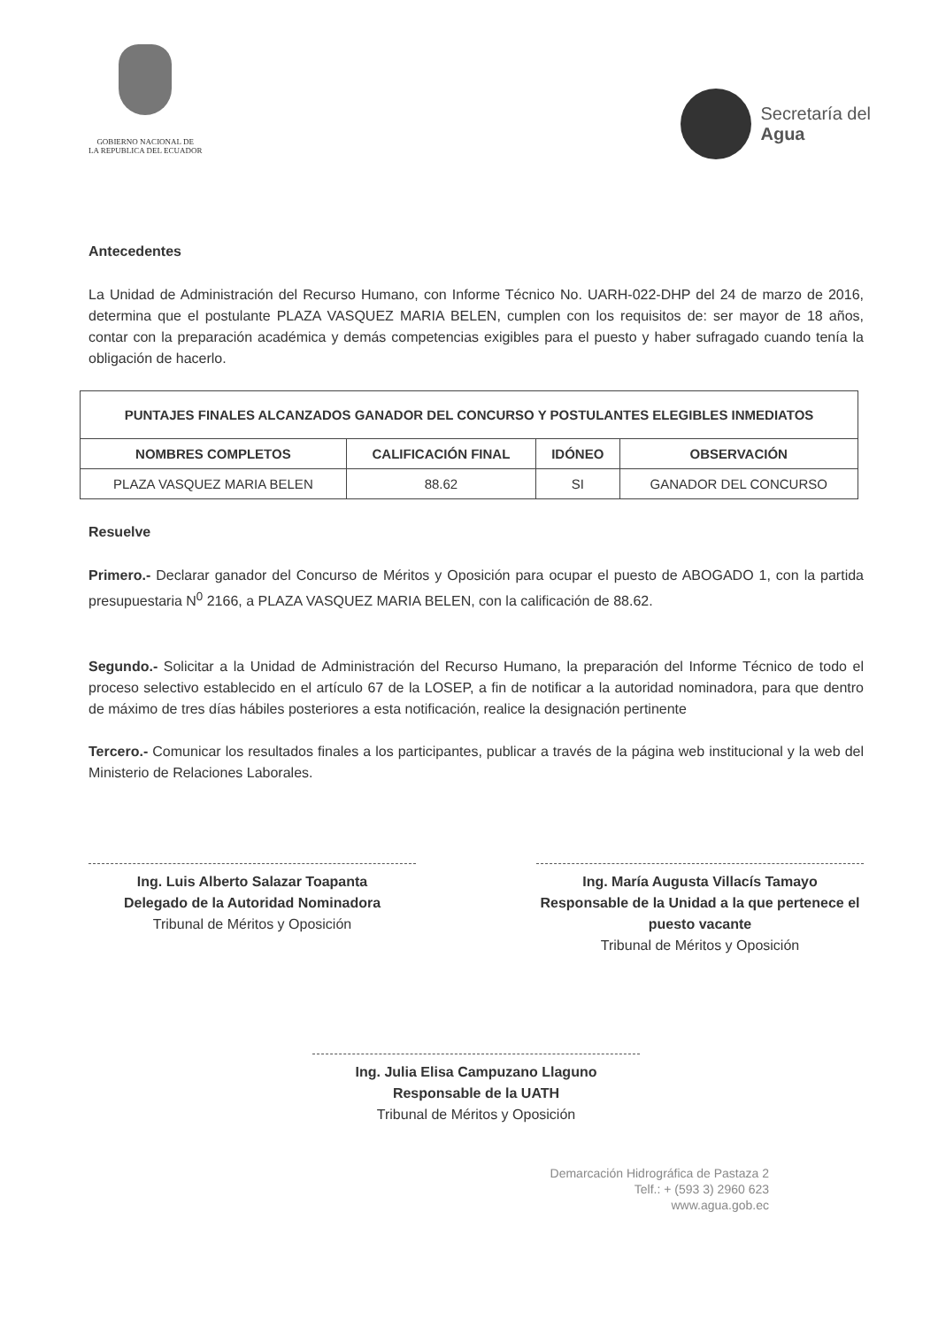GOBIERNO NACIONAL DE
LA REPUBLICA DEL ECUADOR
Secretaría del
Agua
Antecedentes
La Unidad de Administración del Recurso Humano, con Informe Técnico No. UARH-022-DHP del 24 de marzo de 2016, determina que el postulante PLAZA VASQUEZ MARIA BELEN, cumplen con los requisitos de: ser mayor de 18 años, contar con la preparación académica y demás competencias exigibles para el puesto y haber sufragado cuando tenía la obligación de hacerlo.
| PUNTAJES FINALES ALCANZADOS GANADOR DEL CONCURSO Y POSTULANTES ELEGIBLES INMEDIATOS | | | |
| --- | --- | --- | --- |
| NOMBRES COMPLETOS | CALIFICACIÓN FINAL | IDÓNEO | OBSERVACIÓN |
| PLAZA VASQUEZ MARIA BELEN | 88.62 | SI | GANADOR DEL CONCURSO |
Resuelve
Primero.- Declarar ganador del Concurso de Méritos y Oposición para ocupar el puesto de ABOGADO 1, con la partida presupuestaria N<sup>0</sup> 2166, a PLAZA VASQUEZ MARIA BELEN, con la calificación de 88.62.
Segundo.- Solicitar a la Unidad de Administración del Recurso Humano, la preparación del Informe Técnico de todo el proceso selectivo establecido en el artículo 67 de la LOSEP, a fin de notificar a la autoridad nominadora, para que dentro de máximo de tres días hábiles posteriores a esta notificación, realice la designación pertinente
Tercero.- Comunicar los resultados finales a los participantes, publicar a través de la página web institucional y la web del Ministerio de Relaciones Laborales.
Ing. Luis Alberto Salazar Toapanta
Delegado de la Autoridad Nominadora
Tribunal de Méritos y Oposición
Ing. María Augusta Villacís Tamayo
Responsable de la Unidad a la que pertenece el puesto vacante
Tribunal de Méritos y Oposición
Ing. Julia Elisa Campuzano Llaguno
Responsable de la UATH
Tribunal de Méritos y Oposición
Demarcación Hidrográfica de Pastaza 2
Telf.: + (593 3) 2960 623
www.agua.gob.ec